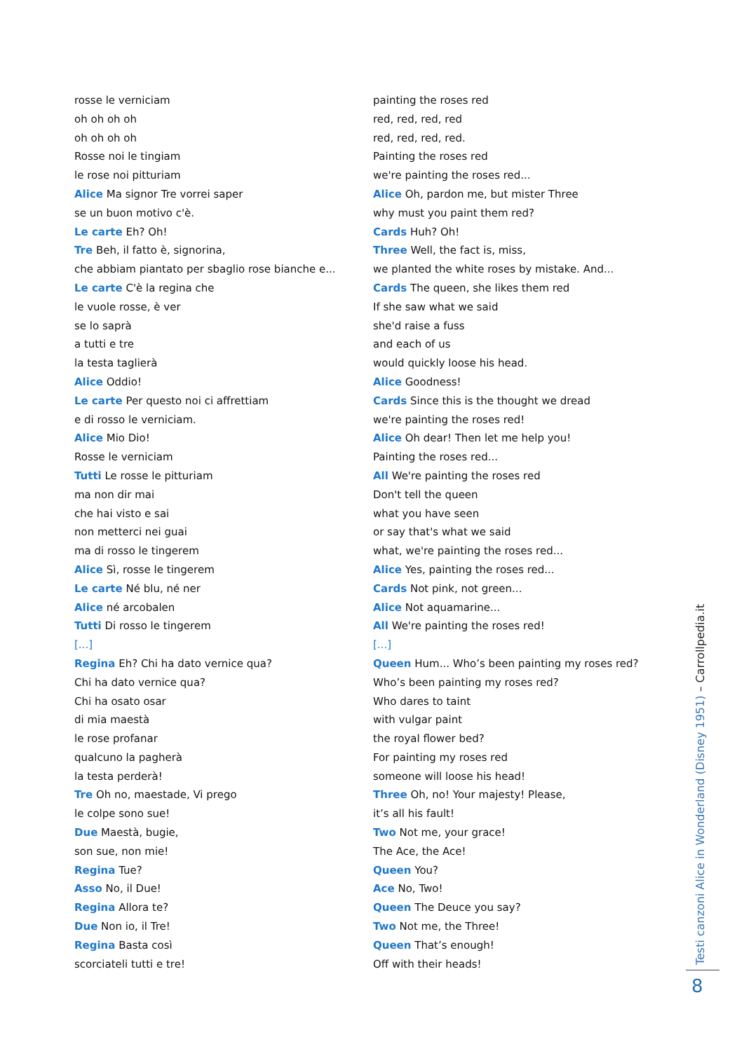rosse le verniciam
oh oh oh oh
oh oh oh oh
Rosse noi le tingiam
le rose noi pitturiam
Alice Ma signor Tre vorrei saper
se un buon motivo c'è.
Le carte Eh? Oh!
Tre Beh, il fatto è, signorina,
che abbiam piantato per sbaglio rose bianche e...
Le carte C'è la regina che
le vuole rosse, è ver
se lo saprà
a tutti e tre
la testa taglierà
Alice Oddio!
Le carte Per questo noi ci affrettiam
e di rosso le verniciam.
Alice Mio Dio!
Rosse le verniciam
Tutti Le rosse le pitturiam
ma non dir mai
che hai visto e sai
non metterci nei guai
ma di rosso le tingerem
Alice Sì, rosse le tingerem
Le carte Né blu, né ner
Alice né arcobalen
Tutti Di rosso le tingerem
[...]
Regina Eh? Chi ha dato vernice qua?
Chi ha dato vernice qua?
Chi ha osato osar
di mia maestà
le rose profanar
qualcuno la pagherà
la testa perderà!
Tre Oh no, maestade, Vi prego
le colpe sono sue!
Due Maestà, bugie,
son sue, non mie!
Regina Tue?
Asso No, il Due!
Regina Allora te?
Due Non io, il Tre!
Regina Basta così
scorciateli tutti e tre!
painting the roses red
red, red, red, red
red, red, red, red.
Painting the roses red
we're painting the roses red...
Alice Oh, pardon me, but mister Three
why must you paint them red?
Cards Huh? Oh!
Three Well, the fact is, miss,
we planted the white roses by mistake. And...
Cards The queen, she likes them red
If she saw what we said
she'd raise a fuss
and each of us
would quickly loose his head.
Alice Goodness!
Cards Since this is the thought we dread
we're painting the roses red!
Alice Oh dear! Then let me help you!
Painting the roses red...
All We're painting the roses red
Don't tell the queen
what you have seen
or say that's what we said
what, we're painting the roses red...
Alice Yes, painting the roses red...
Cards Not pink, not green...
Alice Not aquamarine...
All We're painting the roses red!
[...]
Queen Hum... Who’s been painting my roses red?
Who’s been painting my roses red?
Who dares to taint
with vulgar paint
the royal flower bed?
For painting my roses red
someone will loose his head!
Three Oh, no! Your majesty! Please,
it’s all his fault!
Two Not me, your grace!
The Ace, the Ace!
Queen You?
Ace No, Two!
Queen The Deuce you say?
Two Not me, the Three!
Queen That’s enough!
Off with their heads!
Testi canzoni Alice in Wonderland (Disney 1951) – Carrollpedia.it
8